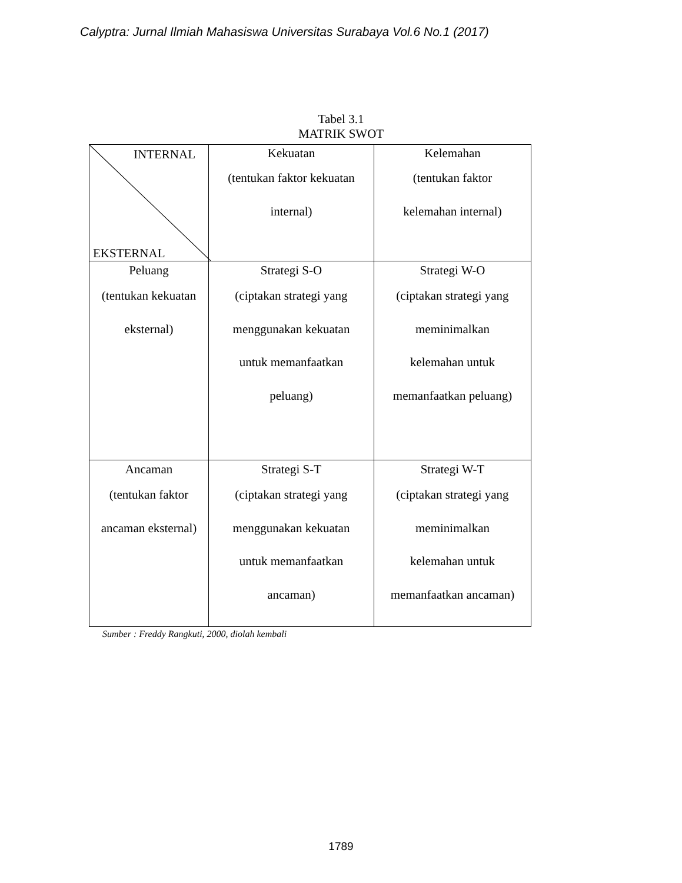Calyptra: Jurnal Ilmiah Mahasiswa Universitas Surabaya Vol.6 No.1 (2017)
Tabel 3.1
MATRIK SWOT
| INTERNAL EKSTERNAL | Kekuatan (tentukan faktor kekuatan internal) | Kelemahan (tentukan faktor kelemahan internal) |
| Peluang (tentukan kekuatan eksternal) | Strategi S-O (ciptakan strategi yang menggunakan kekuatan untuk memanfaatkan peluang) | Strategi W-O (ciptakan strategi yang meminimalkan kelemahan untuk memanfaatkan peluang) |
| Ancaman (tentukan faktor ancaman eksternal) | Strategi S-T (ciptakan strategi yang menggunakan kekuatan untuk memanfaatkan ancaman) | Strategi W-T (ciptakan strategi yang meminimalkan kelemahan untuk memanfaatkan ancaman) |
Sumber : Freddy Rangkuti, 2000, diolah kembali
1789